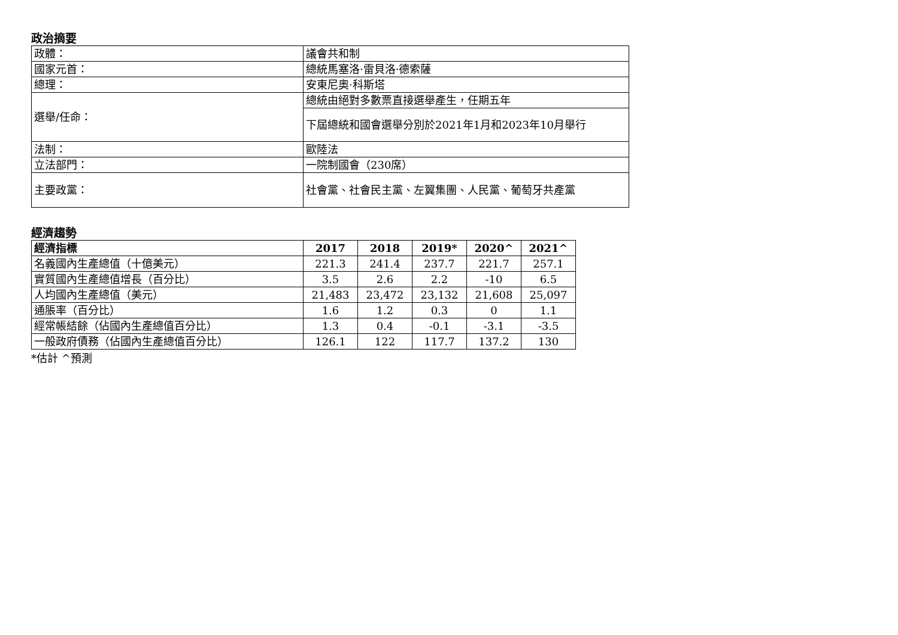政治摘要
| 政體： | 議會共和制 |
| 國家元首： | 總統馬塞洛·雷貝洛·德索薩 |
| 總理： | 安東尼奧·科斯塔 |
| 選舉/任命： | 總統由絕對多數票直接選舉產生，任期五年 |
| | 下屆總統和國會選舉分別於2021年1月和2023年10月舉行 |
| 法制： | 歐陸法 |
| 立法部門： | 一院制國會（230席） |
| 主要政黨： | 社會黨、社會民主黨、左翼集團、人民黨、葡萄牙共產黨 |
經濟趨勢
| 經濟指標 | 2017 | 2018 | 2019* | 2020^ | 2021^ |
| --- | --- | --- | --- | --- | --- |
| 名義國內生產總值（十億美元） | 221.3 | 241.4 | 237.7 | 221.7 | 257.1 |
| 實質國內生產總值增長（百分比） | 3.5 | 2.6 | 2.2 | -10 | 6.5 |
| 人均國內生產總值（美元） | 21,483 | 23,472 | 23,132 | 21,608 | 25,097 |
| 通脹率（百分比） | 1.6 | 1.2 | 0.3 | 0 | 1.1 |
| 經常帳結餘（佔國內生產總值百分比） | 1.3 | 0.4 | -0.1 | -3.1 | -3.5 |
| 一般政府債務（佔國內生產總值百分比） | 126.1 | 122 | 117.7 | 137.2 | 130 |
*估計 ^預測